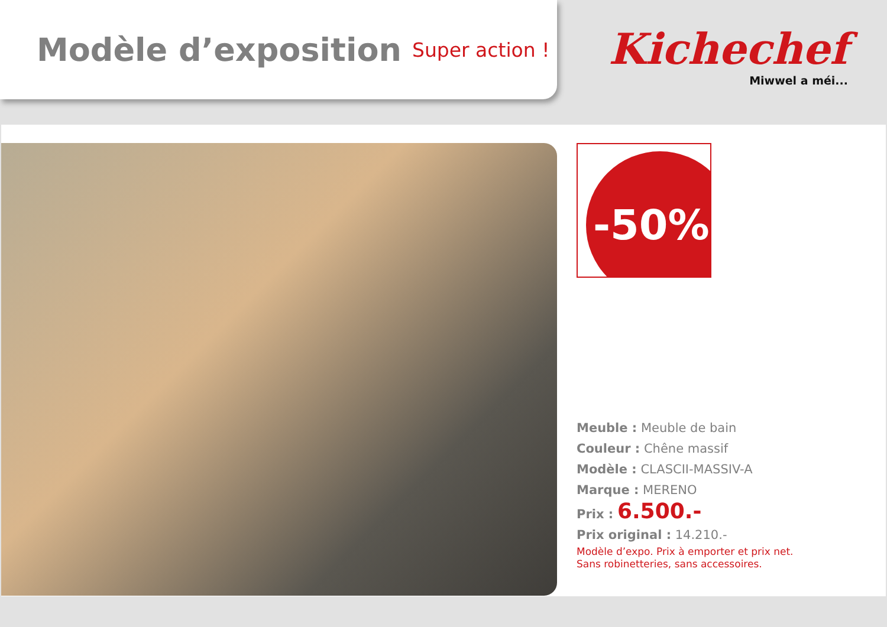Modèle d’exposition
Super action !
Kichechef
Miwwel a méi...
-50%
Meuble : Meuble de bain
Couleur : Chêne massif
Modèle : CLASCII-MASSIV-A
Marque : MERENO
Prix : 6.500.-
Prix original : 14.210.-
Modèle d’expo. Prix à emporter et prix net.
Sans robinetteries, sans accessoires.